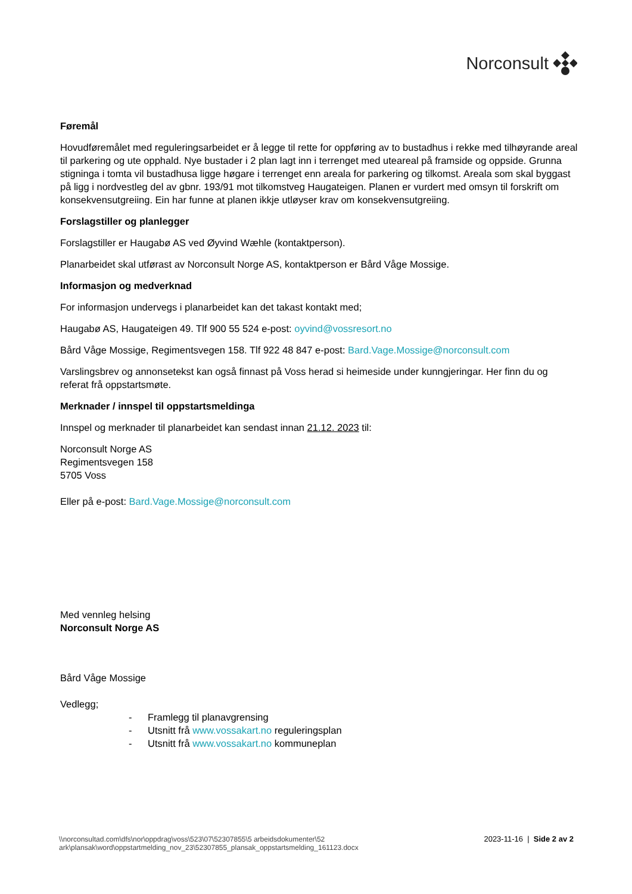Norconsult
Føremål
Hovudføremålet med reguleringsarbeidet er å legge til rette for oppføring av to bustadhus i rekke med tilhøyrande areal til parkering og ute opphald. Nye bustader i 2 plan lagt inn i terrenget med uteareal på framside og oppside. Grunna stigninga i tomta vil bustadhusa ligge høgare i terrenget enn areala for parkering og tilkomst. Areala som skal byggast på ligg i nordvestleg del av gbnr. 193/91 mot tilkomstveg Haugateigen. Planen er vurdert med omsyn til forskrift om konsekvensutgreiing. Ein har funne at planen ikkje utløyser krav om konsekvensutgreiing.
Forslagstiller og planlegger
Forslagstiller er Haugabø AS ved Øyvind Wæhle (kontaktperson).
Planarbeidet skal utførast av Norconsult Norge AS, kontaktperson er Bård Våge Mossige.
Informasjon og medverknad
For informasjon undervegs i planarbeidet kan det takast kontakt med;
Haugabø AS, Haugateigen 49. Tlf 900 55 524 e-post: oyvind@vossresort.no
Bård Våge Mossige, Regimentsvegen 158. Tlf 922 48 847 e-post: Bard.Vage.Mossige@norconsult.com
Varslingsbrev og annonsetekst kan også finnast på Voss herad si heimeside under kunngjeringar. Her finn du og referat frå oppstartsmøte.
Merknader / innspel til oppstartsmeldinga
Innspel og merknader til planarbeidet kan sendast innan 21.12. 2023 til:
Norconsult Norge AS
Regimentsvegen 158
5705 Voss
Eller på e-post: Bard.Vage.Mossige@norconsult.com
Med vennleg helsing
Norconsult Norge AS
Bård Våge Mossige
Vedlegg;
- Framlegg til planavgrensing
- Utsnitt frå www.vossakart.no reguleringsplan
- Utsnitt frå www.vossakart.no kommuneplan
\\norconsultad.com\dfs\nor\oppdrag\voss\523\07\52307855\5 arbeidsdokumenter\52
ark\plansak\word\oppstartmelding_nov_23\52307855_plansak_oppstartsmelding_161123.docx
2023-11-16 | Side 2 av 2